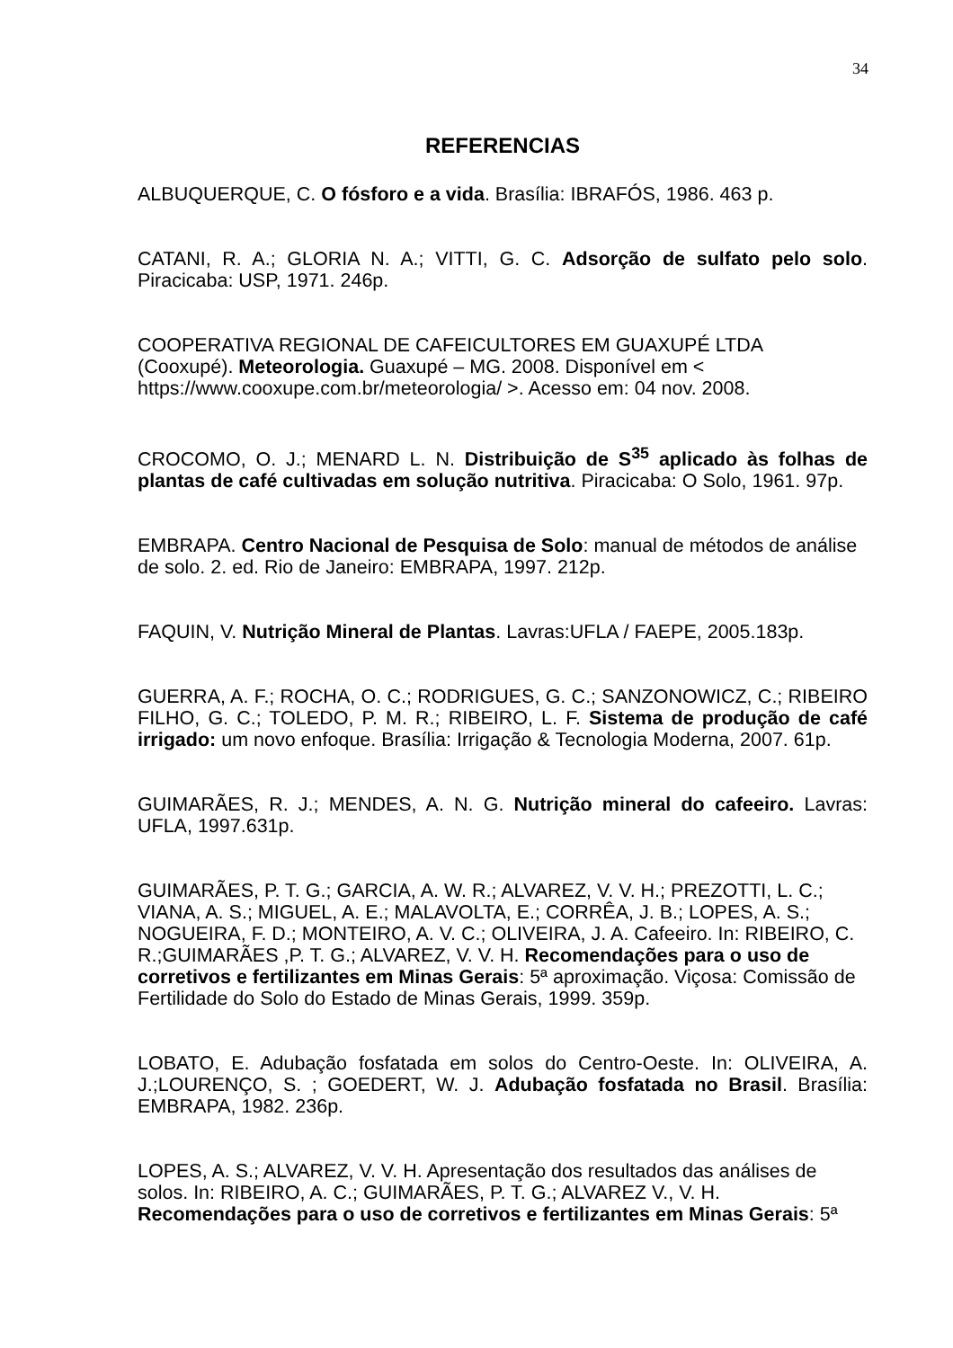34
REFERENCIAS
ALBUQUERQUE, C. O fósforo e a vida. Brasília: IBRAFÓS, 1986. 463 p.
CATANI, R. A.; GLORIA N. A.; VITTI, G. C. Adsorção de sulfato pelo solo. Piracicaba: USP, 1971. 246p.
COOPERATIVA REGIONAL DE CAFEICULTORES EM GUAXUPÉ LTDA
(Cooxupé). Meteorologia. Guaxupé – MG. 2008. Disponível em <
https://www.cooxupe.com.br/meteorologia/ >. Acesso em: 04 nov. 2008.
CROCOMO, O. J.; MENARD L. N. Distribuição de S<sup>35</sup> aplicado às folhas de plantas de café cultivadas em solução nutritiva. Piracicaba: O Solo, 1961. 97p.
EMBRAPA. Centro Nacional de Pesquisa de Solo: manual de métodos de análise de solo. 2. ed. Rio de Janeiro: EMBRAPA, 1997. 212p.
FAQUIN, V. Nutrição Mineral de Plantas. Lavras:UFLA / FAEPE, 2005.183p.
GUERRA, A. F.; ROCHA, O. C.; RODRIGUES, G. C.; SANZONOWICZ, C.; RIBEIRO FILHO, G. C.; TOLEDO, P. M. R.; RIBEIRO, L. F. Sistema de produção de café irrigado: um novo enfoque. Brasília: Irrigação & Tecnologia Moderna, 2007. 61p.
GUIMARÃES, R. J.; MENDES, A. N. G. Nutrição mineral do cafeeiro. Lavras: UFLA, 1997.631p.
GUIMARÃES, P. T. G.; GARCIA, A. W. R.; ALVAREZ, V. V. H.; PREZOTTI, L. C.; VIANA, A. S.; MIGUEL, A. E.; MALAVOLTA, E.; CORRÊA, J. B.; LOPES, A. S.; NOGUEIRA, F. D.; MONTEIRO, A. V. C.; OLIVEIRA, J. A. Cafeeiro. In: RIBEIRO, C. R.;GUIMARÃES ,P. T. G.; ALVAREZ, V. V. H. Recomendações para o uso de corretivos e fertilizantes em Minas Gerais: 5ª aproximação. Viçosa: Comissão de Fertilidade do Solo do Estado de Minas Gerais, 1999. 359p.
LOBATO, E. Adubação fosfatada em solos do Centro-Oeste. In: OLIVEIRA, A. J.;LOURENÇO, S. ; GOEDERT, W. J. Adubação fosfatada no Brasil. Brasília: EMBRAPA, 1982. 236p.
LOPES, A. S.; ALVAREZ, V. V. H. Apresentação dos resultados das análises de solos. In: RIBEIRO, A. C.; GUIMARÃES, P. T. G.; ALVAREZ V., V. H. Recomendações para o uso de corretivos e fertilizantes em Minas Gerais: 5ª